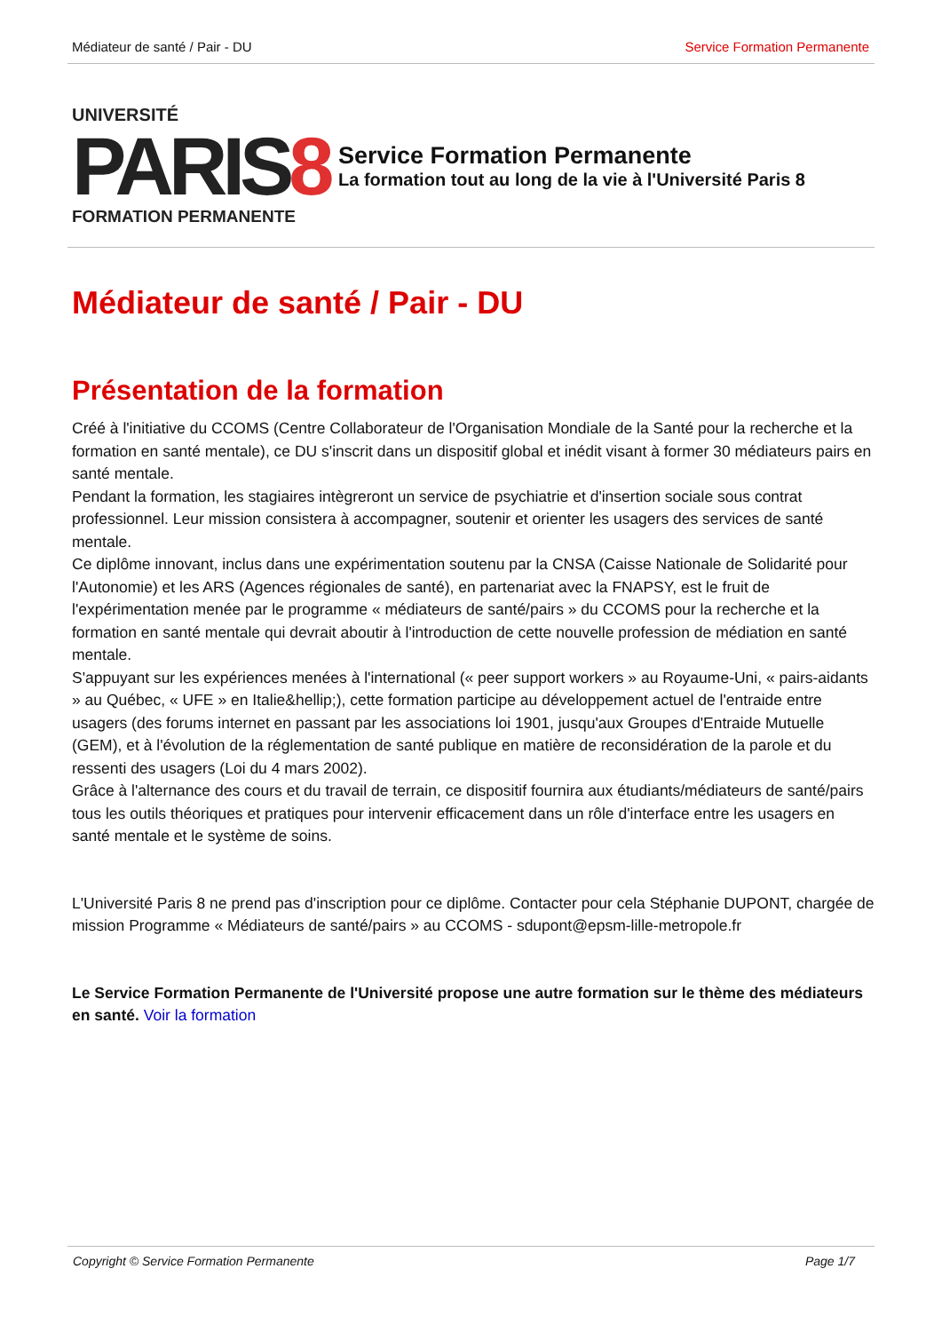Médiateur de santé / Pair - DU Service Formation Permanente
UNIVERSITÉ
PARIS8
FORMATION PERMANENTE
Service Formation Permanente
La formation tout au long de la vie à l'Université Paris 8
Médiateur de santé / Pair - DU
Présentation de la formation
Créé à l'initiative du CCOMS (Centre Collaborateur de l'Organisation Mondiale de la Santé pour la recherche et la formation en santé mentale), ce DU s'inscrit dans un dispositif global et inédit visant à former 30 médiateurs pairs en santé mentale.
Pendant la formation, les stagiaires intègreront un service de psychiatrie et d'insertion sociale sous contrat professionnel. Leur mission consistera à accompagner, soutenir et orienter les usagers des services de santé mentale.
Ce diplôme innovant, inclus dans une expérimentation soutenu par la CNSA (Caisse Nationale de Solidarité pour l'Autonomie) et les ARS (Agences régionales de santé), en partenariat avec la FNAPSY, est le fruit de l'expérimentation menée par le programme « médiateurs de santé/pairs » du CCOMS pour la recherche et la formation en santé mentale qui devrait aboutir à l'introduction de cette nouvelle profession de médiation en santé mentale.
S'appuyant sur les expériences menées à l'international (« peer support workers » au Royaume-Uni, « pairs-aidants » au Québec, « UFE » en Italie&hellip;), cette formation participe au développement actuel de l'entraide entre usagers (des forums internet en passant par les associations loi 1901, jusqu'aux Groupes d'Entraide Mutuelle (GEM), et à l'évolution de la réglementation de santé publique en matière de reconsidération de la parole et du ressenti des usagers (Loi du 4 mars 2002).
Grâce à l'alternance des cours et du travail de terrain, ce dispositif fournira aux étudiants/médiateurs de santé/pairs tous les outils théoriques et pratiques pour intervenir efficacement dans un rôle d'interface entre les usagers en santé mentale et le système de soins.
L'Université Paris 8 ne prend pas d'inscription pour ce diplôme. Contacter pour cela Stéphanie DUPONT, chargée de mission Programme « Médiateurs de santé/pairs » au CCOMS - sdupont@epsm-lille-metropole.fr
Le Service Formation Permanente de l'Université propose une autre formation sur le thème des médiateurs en santé. Voir la formation
Copyright © Service Formation Permanente Page 1/7